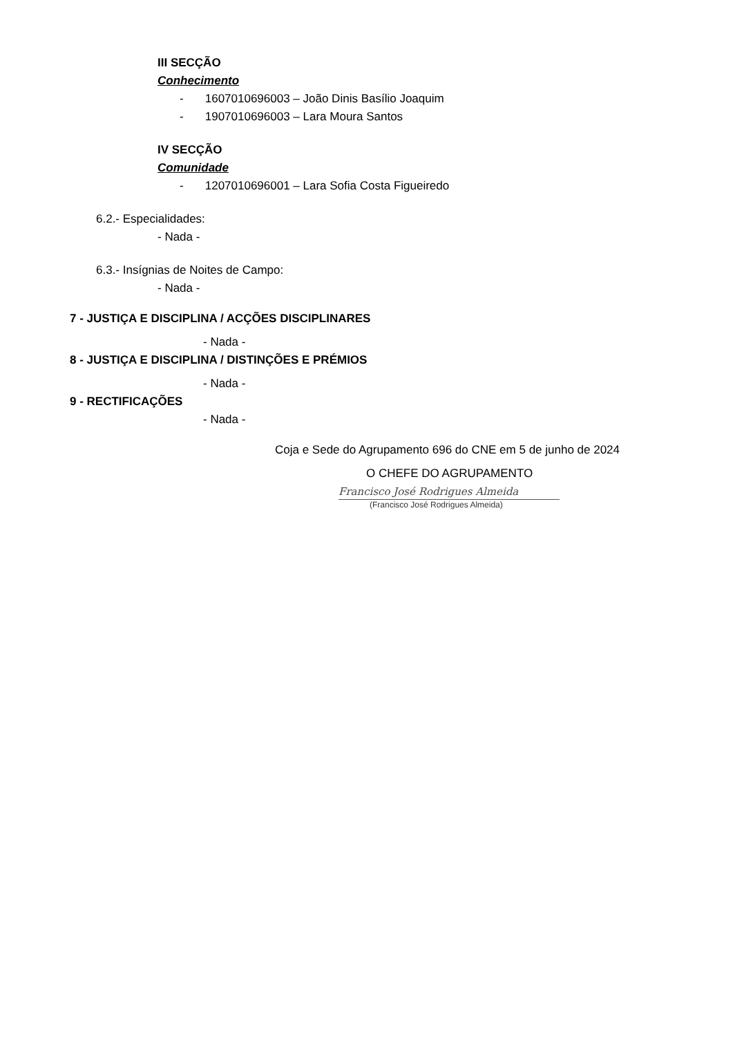III SECÇÃO
Conhecimento
- 1607010696003 – João Dinis Basílio Joaquim
- 1907010696003 – Lara Moura Santos
IV SECÇÃO
Comunidade
- 1207010696001 – Lara Sofia Costa Figueiredo
6.2.- Especialidades:
- Nada -
6.3.- Insígnias de Noites de Campo:
- Nada -
7 - JUSTIÇA E DISCIPLINA / ACÇÕES DISCIPLINARES
- Nada -
8 - JUSTIÇA E DISCIPLINA / DISTINÇÕES E PRÉMIOS
- Nada -
9 - RECTIFICAÇÕES
- Nada -
Coja e Sede do Agrupamento 696 do CNE em 5 de junho de 2024
O CHEFE DO AGRUPAMENTO
Francisco José Rodrigues Almeida
(Francisco José Rodrigues Almeida)